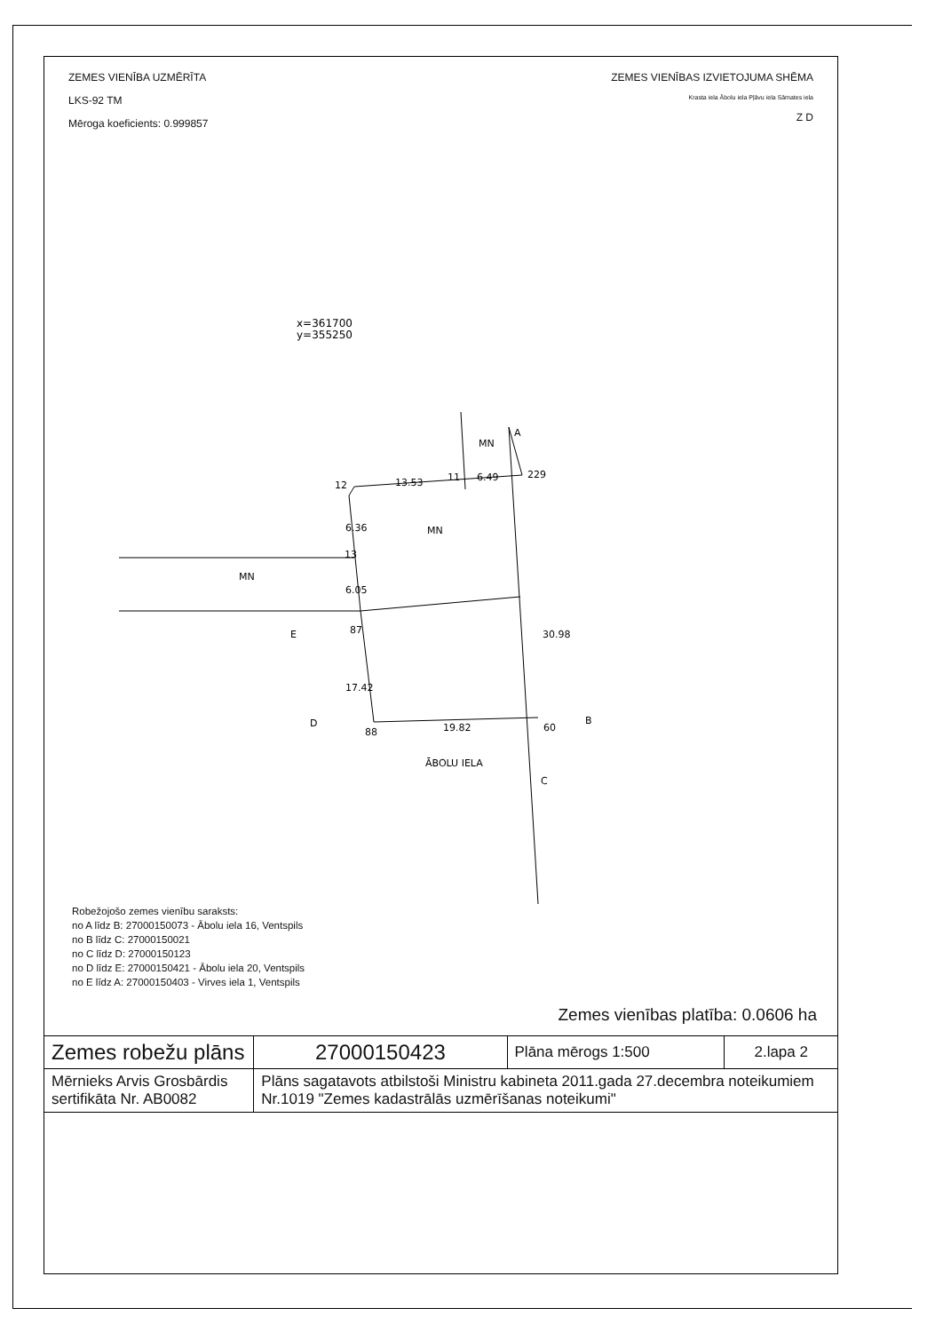ZEMES VIENĪBA UZMĒRĪTA
LKS-92 TM
Mēroga koeficients: 0.999857
ZEMES VIENĪBAS IZVIETOJUMA SHĒMA
Krasta iela Ābolu iela Pļāvu iela Sāmates iela
Z D
x=361700
y=355250
12
13.53
11
6.49
229
13
87
E
MN
MN
MN
A
30.98
17.42
6.36
6.05
88
19.82
60
D
B
C
ĀBOLU IELA
Robežojošo zemes vienību saraksts:
no A līdz B: 27000150073 - Ābolu iela 16, Ventspils
no B līdz C: 27000150021
no C līdz D: 27000150123
no D līdz E: 27000150421 - Ābolu iela 20, Ventspils
no E līdz A: 27000150403 - Virves iela 1, Ventspils
Zemes vienības platība: 0.0606 ha
| Zemes robežu plāns | 27000150423 | Plāna mērogs 1:500 | 2.lapa 2 |
| Mērnieks Arvis Grosbārdis sertifikāta Nr. AB0082 | Plāns sagatavots atbilstoši Ministru kabineta 2011.gada 27.decembra noteikumiem Nr.1019 "Zemes kadastrālās uzmērīšanas noteikumi" | | |